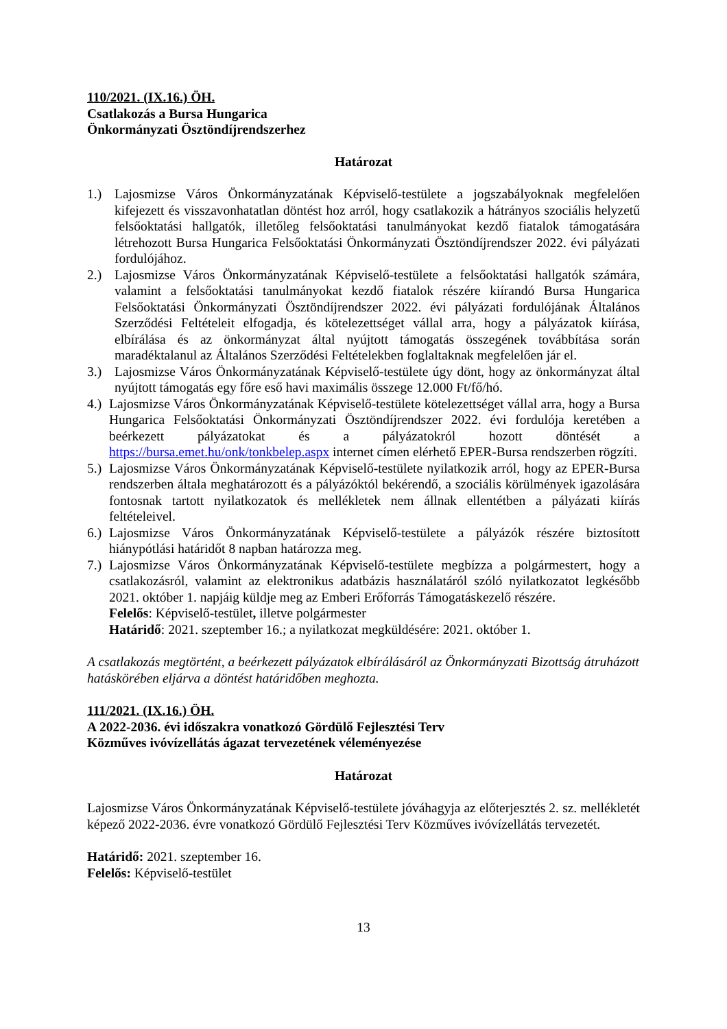110/2021. (IX.16.) ÖH.
Csatlakozás a Bursa Hungarica
Önkormányzati Ösztöndíjrendszerhez
Határozat
1.) Lajosmizse Város Önkormányzatának Képviselő-testülete a jogszabályoknak megfelelően kifejezett és visszavonhatatlan döntést hoz arról, hogy csatlakozik a hátrányos szociális helyzetű felsőoktatási hallgatók, illetőleg felsőoktatási tanulmányokat kezdő fiatalok támogatására létrehozott Bursa Hungarica Felsőoktatási Önkormányzati Ösztöndíjrendszer 2022. évi pályázati fordulójához.
2.) Lajosmizse Város Önkormányzatának Képviselő-testülete a felsőoktatási hallgatók számára, valamint a felsőoktatási tanulmányokat kezdő fiatalok részére kiírandó Bursa Hungarica Felsőoktatási Önkormányzati Ösztöndíjrendszer 2022. évi pályázati fordulójának Általános Szerződési Feltételeit elfogadja, és kötelezettséget vállal arra, hogy a pályázatok kiírása, elbírálása és az önkormányzat által nyújtott támogatás összegének továbbítása során maradéktalanul az Általános Szerződési Feltételekben foglaltaknak megfelelően jár el.
3.) Lajosmizse Város Önkormányzatának Képviselő-testülete úgy dönt, hogy az önkormányzat által nyújtott támogatás egy főre eső havi maximális összege 12.000 Ft/fő/hó.
4.) Lajosmizse Város Önkormányzatának Képviselő-testülete kötelezettséget vállal arra, hogy a Bursa Hungarica Felsőoktatási Önkormányzati Ösztöndíjrendszer 2022. évi fordulója keretében a beérkezett pályázatokat és a pályázatokról hozott döntését a https://bursa.emet.hu/onk/tonkbelep.aspx internet címen elérhető EPER-Bursa rendszerben rögzíti.
5.) Lajosmizse Város Önkormányzatának Képviselő-testülete nyilatkozik arról, hogy az EPER-Bursa rendszerben általa meghatározott és a pályázóktól bekérendő, a szociális körülmények igazolására fontosnak tartott nyilatkozatok és mellékletek nem állnak ellentétben a pályázati kiírás feltételeivel.
6.) Lajosmizse Város Önkormányzatának Képviselő-testülete a pályázók részére biztosított hiánypótlási határidőt 8 napban határozza meg.
7.) Lajosmizse Város Önkormányzatának Képviselő-testülete megbízza a polgármestert, hogy a csatlakozásról, valamint az elektronikus adatbázis használatáról szóló nyilatkozatot legkésőbb 2021. október 1. napjáig küldje meg az Emberi Erőforrás Támogatáskezelő részére.
Felelős: Képviselő-testület, illetve polgármester
Határidő: 2021. szeptember 16.; a nyilatkozat megküldésére: 2021. október 1.
A csatlakozás megtörtént, a beérkezett pályázatok elbírálásáról az Önkormányzati Bizottság átruházott hatáskörében eljárva a döntést határidőben meghozta.
111/2021. (IX.16.) ÖH.
A 2022-2036. évi időszakra vonatkozó Gördülő Fejlesztési Terv
Közműves ivóvízellátás ágazat tervezetének véleményezése
Határozat
Lajosmizse Város Önkormányzatának Képviselő-testülete jóváhagyja az előterjesztés 2. sz. mellékletét képező 2022-2036. évre vonatkozó Gördülő Fejlesztési Terv Közműves ivóvízellátás tervezetét.
Határidő: 2021. szeptember 16.
Felelős: Képviselő-testület
13